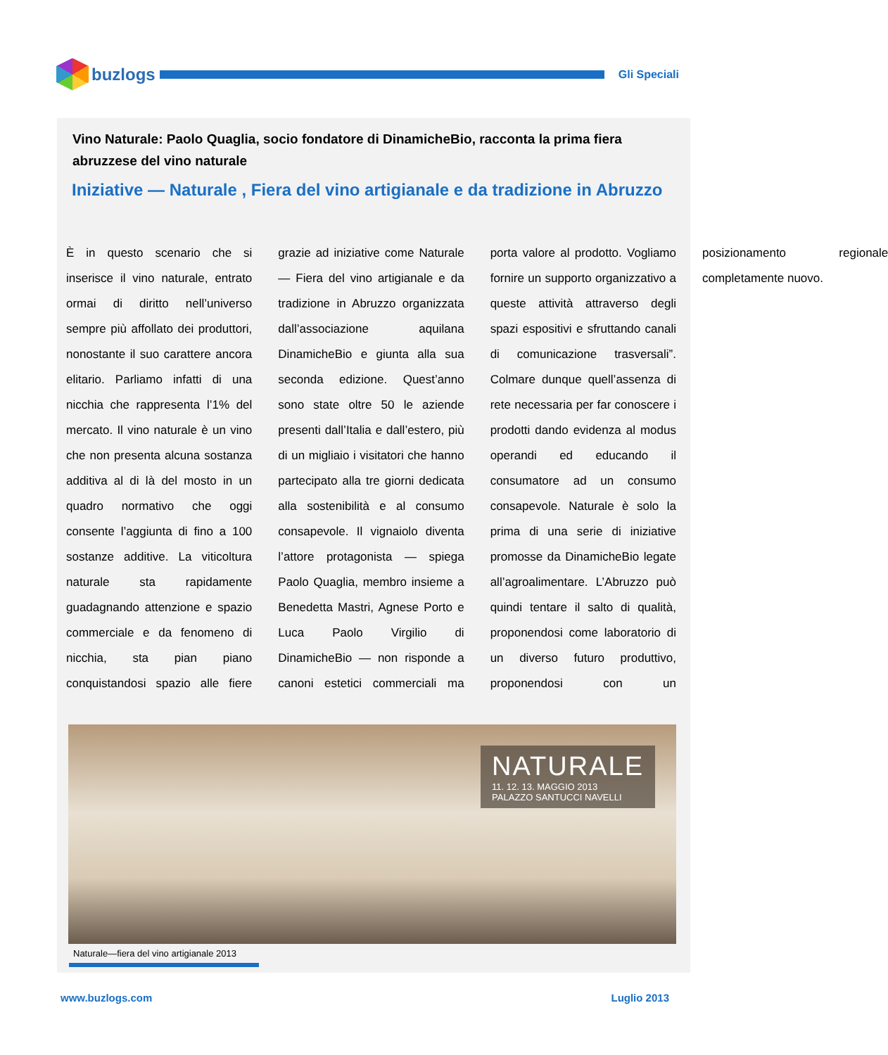buzlogs
Gli Speciali
Vino Naturale: Paolo Quaglia, socio fondatore di DinamicheBio, racconta la prima fiera abruzzese del vino naturale
Iniziative — Naturale , Fiera del vino artigianale e da tradizione in Abruzzo
È in questo scenario che si inserisce il vino naturale, entrato ormai di diritto nell’universo sempre più affollato dei produttori, nonostante il suo carattere ancora elitario. Parliamo infatti di una nicchia che rappresenta l’1% del mercato. Il vino naturale è un vino che non presenta alcuna sostanza additiva al di là del mosto in un quadro normativo che oggi consente l’aggiunta di fino a 100 sostanze additive. La viticoltura naturale sta rapidamente guadagnando attenzione e spazio commerciale e da fenomeno di nicchia, sta pian piano conquistandosi spazio alle fiere grazie ad iniziative come Naturale — Fiera del vino artigianale e da tradizione in Abruzzo organizzata dall’associazione aquilana DinamicheBio e giunta alla sua seconda edizione. Quest’anno sono state oltre 50 le aziende presenti dall’Italia e dall’estero, più di un migliaio i visitatori che hanno partecipato alla tre giorni dedicata alla sostenibilità e al consumo consapevole. Il vignaiolo diventa l’attore protagonista — spiega Paolo Quaglia, membro insieme a Benedetta Mastri, Agnese Porto e Luca Paolo Virgilio di DinamicheBio — non risponde a canoni estetici commerciali ma porta valore al prodotto. Vogliamo fornire un supporto organizzativo a queste attività attraverso degli spazi espositivi e sfruttando canali di comunicazione trasversali”. Colmare dunque quell’assenza di rete necessaria per far conoscere i prodotti dando evidenza al modus operandi ed educando il consumatore ad un consumo consapevole. Naturale è solo la prima di una serie di iniziative promosse da DinamicheBio legate all’agroalimentare. L’Abruzzo può quindi tentare il salto di qualità, proponendosi come laboratorio di un diverso futuro produttivo, proponendosi con un posizionamento regionale completamente nuovo.
NATURALE
11. 12. 13. MAGGIO 2013
PALAZZO SANTUCCI NAVELLI
Naturale—fiera del vino artigianale 2013
www.buzlogs.com Luglio 2013